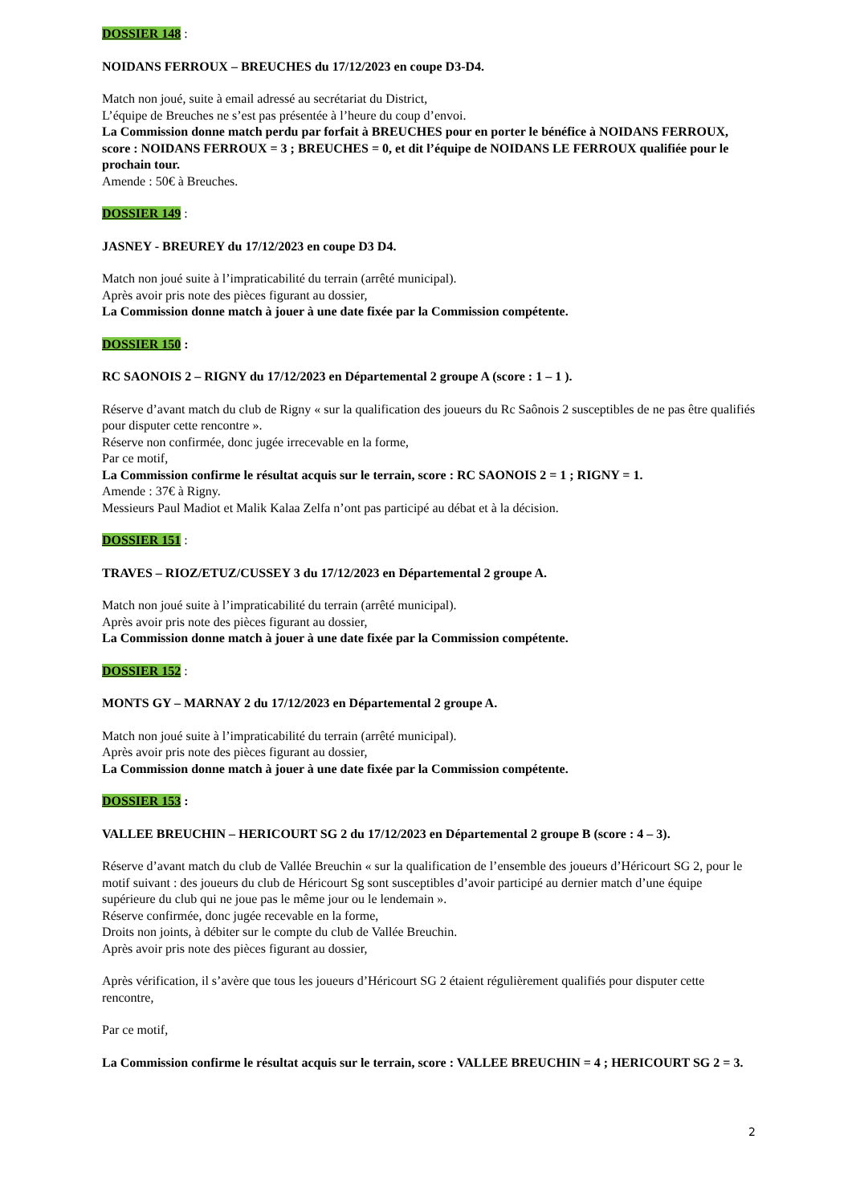DOSSIER 148 :
NOIDANS FERROUX – BREUCHES du 17/12/2023 en coupe D3-D4.
Match non joué, suite à email adressé au secrétariat du District,
L’équipe de Breuches ne s’est pas présentée à l’heure du coup d’envoi.
La Commission donne match perdu par forfait à BREUCHES pour en porter le bénéfice à NOIDANS FERROUX, score : NOIDANS FERROUX = 3 ; BREUCHES = 0, et dit l’équipe de NOIDANS LE FERROUX qualifiée pour le prochain tour.
Amende : 50€ à Breuches.
DOSSIER 149 :
JASNEY - BREUREY du 17/12/2023 en coupe D3 D4.
Match non joué suite à l’impraticabilité du terrain (arrêté municipal).
Après avoir pris note des pièces figurant au dossier,
La Commission donne match à jouer à une date fixée par la Commission compétente.
DOSSIER 150 :
RC SAONOIS 2 – RIGNY du 17/12/2023 en Départemental 2 groupe A (score : 1 – 1 ).
Réserve d’avant match du club de Rigny « sur la qualification des joueurs du Rc Saônois 2 susceptibles de ne pas être qualifiés pour disputer cette rencontre ».
Réserve non confirmée, donc jugée irrecevable en la forme,
Par ce motif,
La Commission confirme le résultat acquis sur le terrain, score : RC SAONOIS 2 = 1 ; RIGNY = 1.
Amende : 37€ à Rigny.
Messieurs Paul Madiot et Malik Kalaa Zelfa n’ont pas participé au débat et à la décision.
DOSSIER 151 :
TRAVES – RIOZ/ETUZ/CUSSEY 3 du 17/12/2023 en Départemental 2 groupe A.
Match non joué suite à l’impraticabilité du terrain (arrêté municipal).
Après avoir pris note des pièces figurant au dossier,
La Commission donne match à jouer à une date fixée par la Commission compétente.
DOSSIER 152 :
MONTS GY – MARNAY 2 du 17/12/2023 en Départemental 2 groupe A.
Match non joué suite à l’impraticabilité du terrain (arrêté municipal).
Après avoir pris note des pièces figurant au dossier,
La Commission donne match à jouer à une date fixée par la Commission compétente.
DOSSIER 153 :
VALLEE BREUCHIN – HERICOURT SG 2 du 17/12/2023 en Départemental 2 groupe B (score : 4 – 3).
Réserve d’avant match du club de Vallée Breuchin « sur la qualification de l’ensemble des joueurs d’Héricourt SG 2, pour le motif suivant : des joueurs du club de Héricourt Sg sont susceptibles d’avoir participé au dernier match d’une équipe supérieure du club qui ne joue pas le même jour ou le lendemain ».
Réserve confirmée, donc jugée recevable en la forme,
Droits non joints, à débiter sur le compte du club de Vallée Breuchin.
Après avoir pris note des pièces figurant au dossier,
Après vérification, il s’avère que tous les joueurs d’Héricourt SG 2 étaient régulièrement qualifiés pour disputer cette rencontre,
Par ce motif,
La Commission confirme le résultat acquis sur le terrain, score : VALLEE BREUCHIN = 4 ; HERICOURT SG 2 = 3.
2